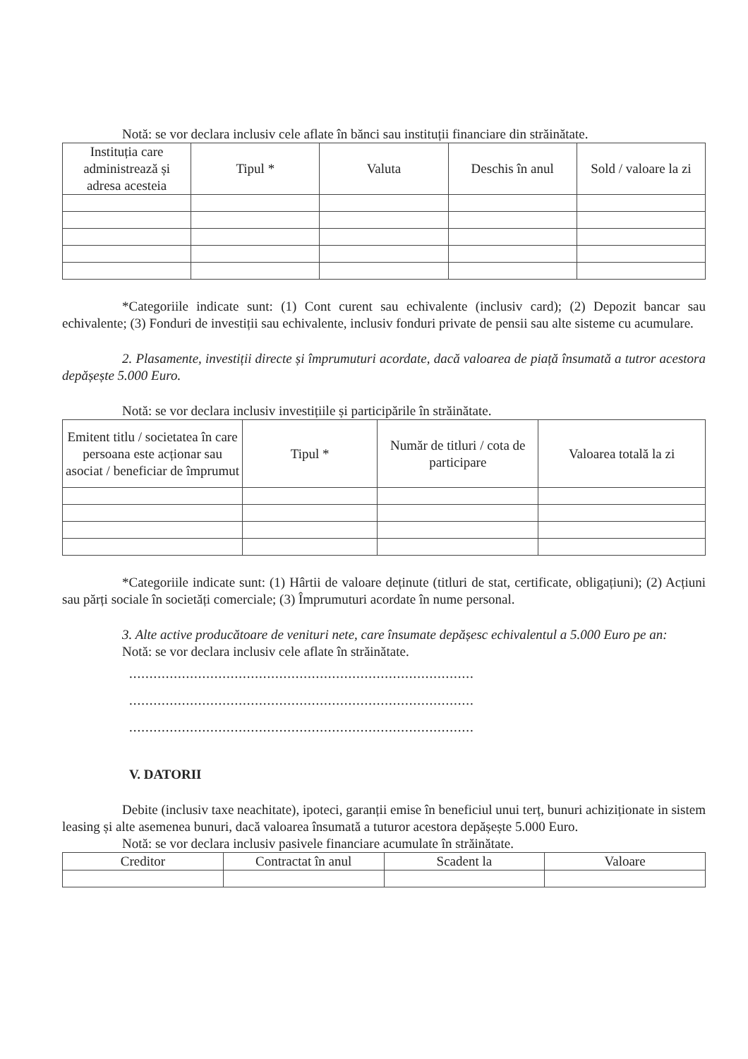Notă: se vor declara inclusiv cele aflate în bănci sau instituții financiare din străinătate.
| Instituția care administrează și adresa acesteia | Tipul * | Valuta | Deschis în anul | Sold / valoare la zi |
| --- | --- | --- | --- | --- |
*Categoriile indicate sunt: (1) Cont curent sau echivalente (inclusiv card); (2) Depozit bancar sau echivalente; (3) Fonduri de investiții sau echivalente, inclusiv fonduri private de pensii sau alte sisteme cu acumulare.
2. Plasamente, investiții directe și împrumuturi acordate, dacă valoarea de piață însumată a tutror acestora depășește 5.000 Euro.
Notă: se vor declara inclusiv investițiile și participările în străinătate.
| Emitent titlu / societatea în care persoana este acționar sau asociat / beneficiar de împrumut | Tipul * | Număr de titluri / cota de participare | Valoarea totală la zi |
| --- | --- | --- | --- |
*Categoriile indicate sunt: (1) Hârtii de valoare deținute (titluri de stat, certificate, obligațiuni); (2) Acțiuni sau părți sociale în societăți comerciale; (3) Împrumuturi acordate în nume personal.
3. Alte active producătoare de venituri nete, care însumate depășesc echivalentul a 5.000 Euro pe an:
Notă: se vor declara inclusiv cele aflate în străinătate.
.....................................................................................
.....................................................................................
.....................................................................................
V. DATORII
Debite (inclusiv taxe neachitate), ipoteci, garanții emise în beneficiul unui terț, bunuri achiziționate in sistem leasing și alte asemenea bunuri, dacă valoarea însumată a tuturor acestora depășește 5.000 Euro.
Notă: se vor declara inclusiv pasivele financiare acumulate în străinătate.
| Creditor | Contractat în anul | Scadent la | Valoare |
| --- | --- | --- | --- |